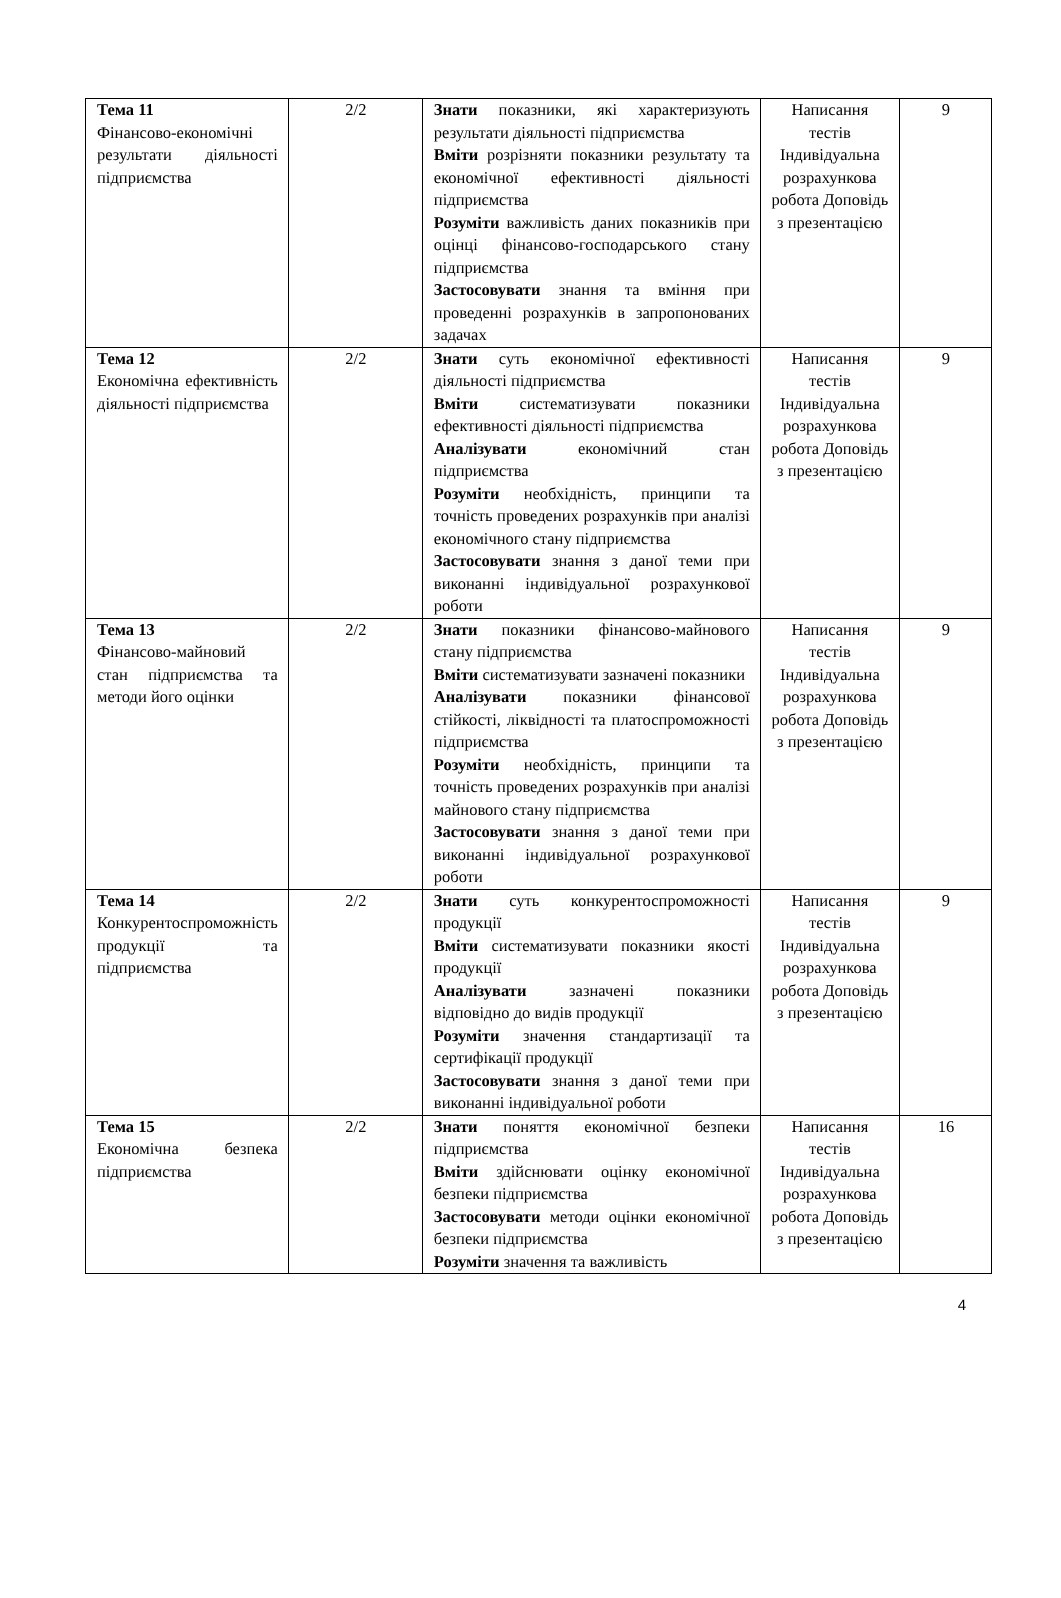| Тема 11 Фінансово-економічні результати діяльності підприємства | 2/2 | Знати показники, які характеризують результати діяльності підприємства Вміти розрізняти показники результату та економічної ефективності діяльності підприємства Розуміти важливість даних показників при оцінці фінансово-господарського стану підприємства Застосовувати знання та вміння при проведенні розрахунків в запропонованих задачах | Написання тестів Індивідуальна розрахункова робота Доповідь з презентацією | 9 |
| Тема 12 Економічна ефективність діяльності підприємства | 2/2 | Знати суть економічної ефективності діяльності підприємства Вміти систематизувати показники ефективності діяльності підприємства Аналізувати економічний стан підприємства Розуміти необхідність, принципи та точність проведених розрахунків при аналізі економічного стану підприємства Застосовувати знання з даної теми при виконанні індивідуальної розрахункової роботи | Написання тестів Індивідуальна розрахункова робота Доповідь з презентацією | 9 |
| Тема 13 Фінансово-майновий стан підприємства та методи його оцінки | 2/2 | Знати показники фінансово-майнового стану підприємства Вміти систематизувати зазначені показники Аналізувати показники фінансової стійкості, ліквідності та платоспроможності підприємства Розуміти необхідність, принципи та точність проведених розрахунків при аналізі майнового стану підприємства Застосовувати знання з даної теми при виконанні індивідуальної розрахункової роботи | Написання тестів Індивідуальна розрахункова робота Доповідь з презентацією | 9 |
| Тема 14 Конкурентоспроможність продукції та підприємства | 2/2 | Знати суть конкурентоспроможності продукції Вміти систематизувати показники якості продукції Аналізувати зазначені показники відповідно до видів продукції Розуміти значення стандартизації та сертифікації продукції Застосовувати знання з даної теми при виконанні індивідуальної роботи | Написання тестів Індивідуальна розрахункова робота Доповідь з презентацією | 9 |
| Тема 15 Економічна безпека підприємства | 2/2 | Знати поняття економічної безпеки підприємства Вміти здійснювати оцінку економічної безпеки підприємства Застосовувати методи оцінки економічної безпеки підприємства Розуміти значення та важливість | Написання тестів Індивідуальна розрахункова робота Доповідь з презентацією | 16 |
4